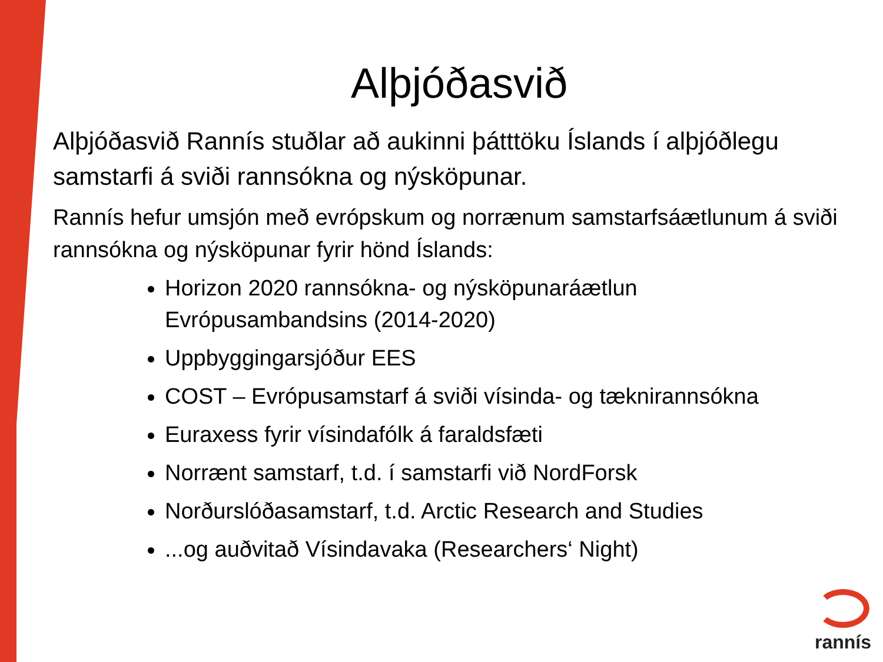Alþjóðasvið
Alþjóðasvið Rannís stuðlar að aukinni þátttöku Íslands í alþjóðlegu samstarfi á sviði rannsókna og nýsköpunar.
Rannís hefur umsjón með evrópskum og norrænum samstarfsáætlunum á sviði rannsókna og nýsköpunar fyrir hönd Íslands:
Horizon 2020 rannsókna- og nýsköpunaráætlun Evrópusambandsins (2014-2020)
Uppbyggingarsjóður EES
COST – Evrópusamstarf á sviði vísinda- og tæknirannsókna
Euraxess fyrir vísindafólk á faraldsfæti
Norrænt samstarf, t.d. í samstarfi við NordForsk
Norðurslóðasamstarf, t.d. Arctic Research and Studies
...og auðvitað Vísindavaka (Researchers‘ Night)
rannís